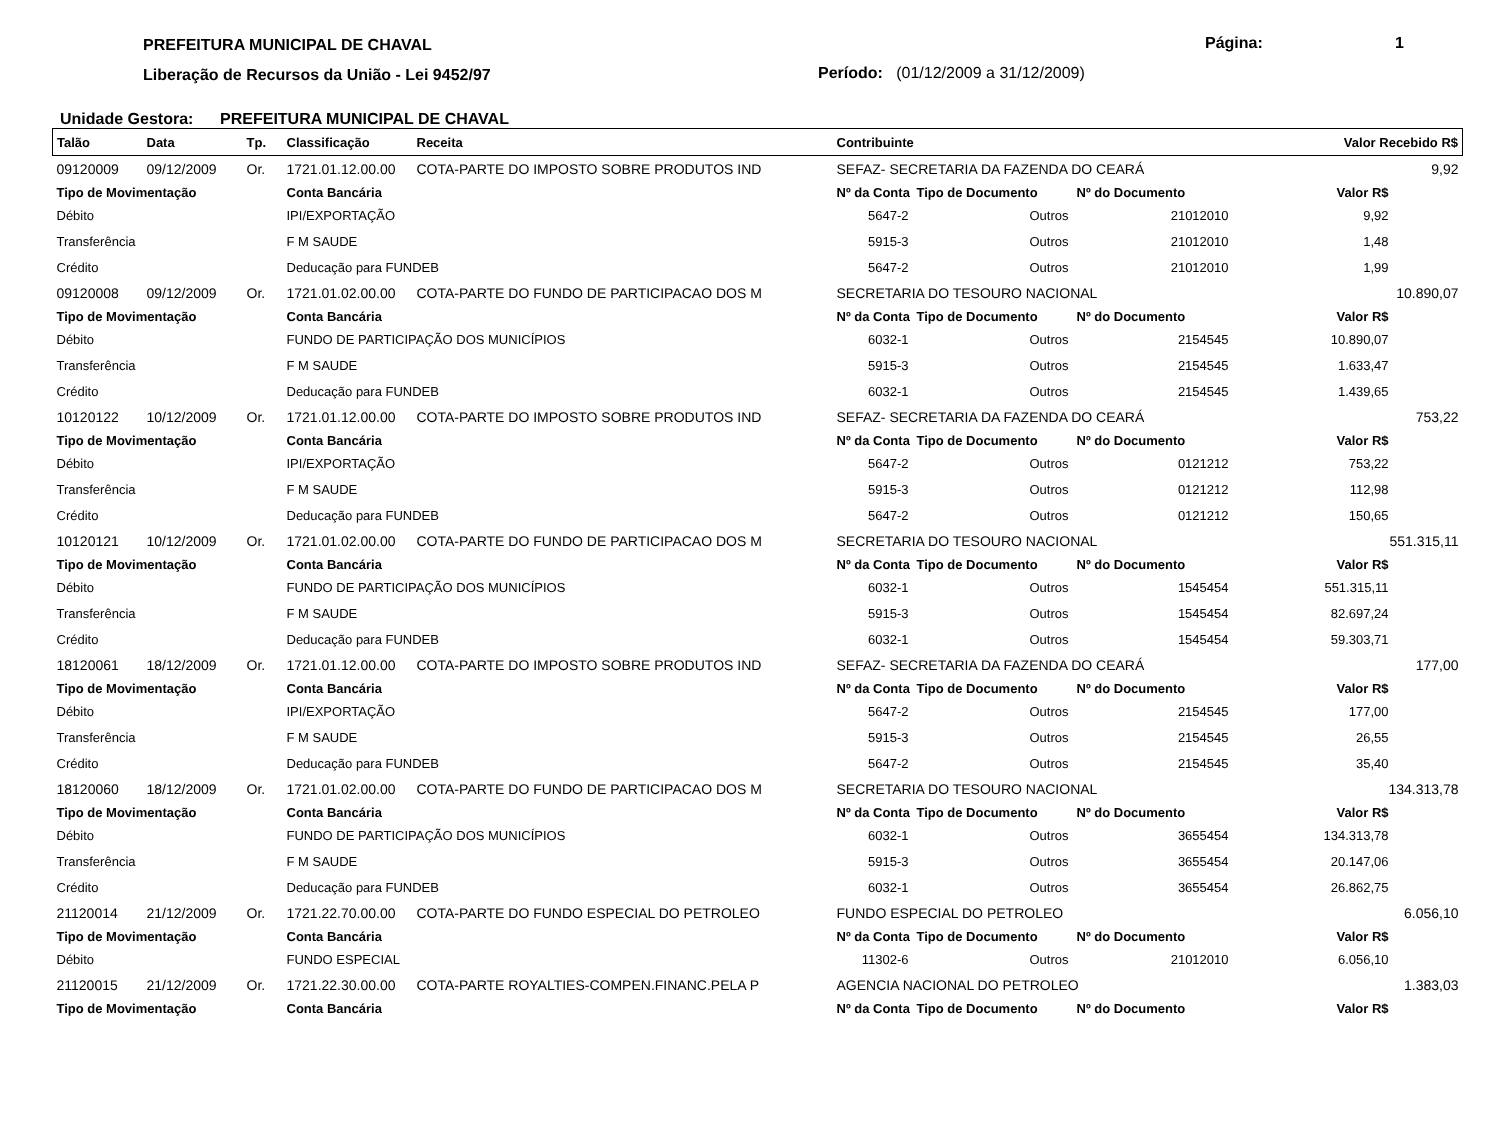PREFEITURA MUNICIPAL DE CHAVAL
Liberação de Recursos da União - Lei 9452/97
Página: 1
Período: (01/12/2009 a 31/12/2009)
Unidade Gestora: PREFEITURA MUNICIPAL DE CHAVAL
| Talão | Data | Tp. | Classificação | Receita | Contribuinte | | | Valor Recebido R$ | |
| --- | --- | --- | --- | --- | --- | --- | --- | --- | --- |
| 09120009 | 09/12/2009 | Or. | 1721.01.12.00.00 | COTA-PARTE DO IMPOSTO SOBRE PRODUTOS IND | SEFAZ- SECRETARIA DA FAZENDA DO CEARÁ | | | 9,92 | |
| Tipo de Movimentação | | | Conta Bancária | | Nº da Conta | Tipo de Documento | Nº do Documento | Valor R$ | |
| Débito | | | IPI/EXPORTAÇÃO | | 5647-2 | Outros | 21012010 | 9,92 | |
| Transferência | | | F M SAUDE | | 5915-3 | Outros | 21012010 | 1,48 | |
| Crédito | | | Deducação para FUNDEB | | 5647-2 | Outros | 21012010 | 1,99 | |
| 09120008 | 09/12/2009 | Or. | 1721.01.02.00.00 | COTA-PARTE DO FUNDO DE PARTICIPACAO DOS M | SECRETARIA DO TESOURO NACIONAL | | | 10.890,07 | |
| Tipo de Movimentação | | | Conta Bancária | | Nº da Conta | Tipo de Documento | Nº do Documento | Valor R$ | |
| Débito | | | FUNDO DE PARTICIPAÇÃO DOS MUNICÍPIOS | | 6032-1 | Outros | 2154545 | 10.890,07 | |
| Transferência | | | F M SAUDE | | 5915-3 | Outros | 2154545 | 1.633,47 | |
| Crédito | | | Deducação para FUNDEB | | 6032-1 | Outros | 2154545 | 1.439,65 | |
| 10120122 | 10/12/2009 | Or. | 1721.01.12.00.00 | COTA-PARTE DO IMPOSTO SOBRE PRODUTOS IND | SEFAZ- SECRETARIA DA FAZENDA DO CEARÁ | | | 753,22 | |
| Tipo de Movimentação | | | Conta Bancária | | Nº da Conta | Tipo de Documento | Nº do Documento | Valor R$ | |
| Débito | | | IPI/EXPORTAÇÃO | | 5647-2 | Outros | 0121212 | 753,22 | |
| Transferência | | | F M SAUDE | | 5915-3 | Outros | 0121212 | 112,98 | |
| Crédito | | | Deducação para FUNDEB | | 5647-2 | Outros | 0121212 | 150,65 | |
| 10120121 | 10/12/2009 | Or. | 1721.01.02.00.00 | COTA-PARTE DO FUNDO DE PARTICIPACAO DOS M | SECRETARIA DO TESOURO NACIONAL | | | 551.315,11 | |
| Tipo de Movimentação | | | Conta Bancária | | Nº da Conta | Tipo de Documento | Nº do Documento | Valor R$ | |
| Débito | | | FUNDO DE PARTICIPAÇÃO DOS MUNICÍPIOS | | 6032-1 | Outros | 1545454 | 551.315,11 | |
| Transferência | | | F M SAUDE | | 5915-3 | Outros | 1545454 | 82.697,24 | |
| Crédito | | | Deducação para FUNDEB | | 6032-1 | Outros | 1545454 | 59.303,71 | |
| 18120061 | 18/12/2009 | Or. | 1721.01.12.00.00 | COTA-PARTE DO IMPOSTO SOBRE PRODUTOS IND | SEFAZ- SECRETARIA DA FAZENDA DO CEARÁ | | | 177,00 | |
| Tipo de Movimentação | | | Conta Bancária | | Nº da Conta | Tipo de Documento | Nº do Documento | Valor R$ | |
| Débito | | | IPI/EXPORTAÇÃO | | 5647-2 | Outros | 2154545 | 177,00 | |
| Transferência | | | F M SAUDE | | 5915-3 | Outros | 2154545 | 26,55 | |
| Crédito | | | Deducação para FUNDEB | | 5647-2 | Outros | 2154545 | 35,40 | |
| 18120060 | 18/12/2009 | Or. | 1721.01.02.00.00 | COTA-PARTE DO FUNDO DE PARTICIPACAO DOS M | SECRETARIA DO TESOURO NACIONAL | | | 134.313,78 | |
| Tipo de Movimentação | | | Conta Bancária | | Nº da Conta | Tipo de Documento | Nº do Documento | Valor R$ | |
| Débito | | | FUNDO DE PARTICIPAÇÃO DOS MUNICÍPIOS | | 6032-1 | Outros | 3655454 | 134.313,78 | |
| Transferência | | | F M SAUDE | | 5915-3 | Outros | 3655454 | 20.147,06 | |
| Crédito | | | Deducação para FUNDEB | | 6032-1 | Outros | 3655454 | 26.862,75 | |
| 21120014 | 21/12/2009 | Or. | 1721.22.70.00.00 | COTA-PARTE DO FUNDO ESPECIAL DO PETROLEO | FUNDO ESPECIAL DO PETROLEO | | | 6.056,10 | |
| Tipo de Movimentação | | | Conta Bancária | | Nº da Conta | Tipo de Documento | Nº do Documento | Valor R$ | |
| Débito | | | FUNDO ESPECIAL | | 11302-6 | Outros | 21012010 | 6.056,10 | |
| 21120015 | 21/12/2009 | Or. | 1721.22.30.00.00 | COTA-PARTE ROYALTIES-COMPEN.FINANC.PELA P | AGENCIA NACIONAL DO PETROLEO | | | 1.383,03 | |
| Tipo de Movimentação | | | Conta Bancária | | Nº da Conta | Tipo de Documento | Nº do Documento | Valor R$ | |